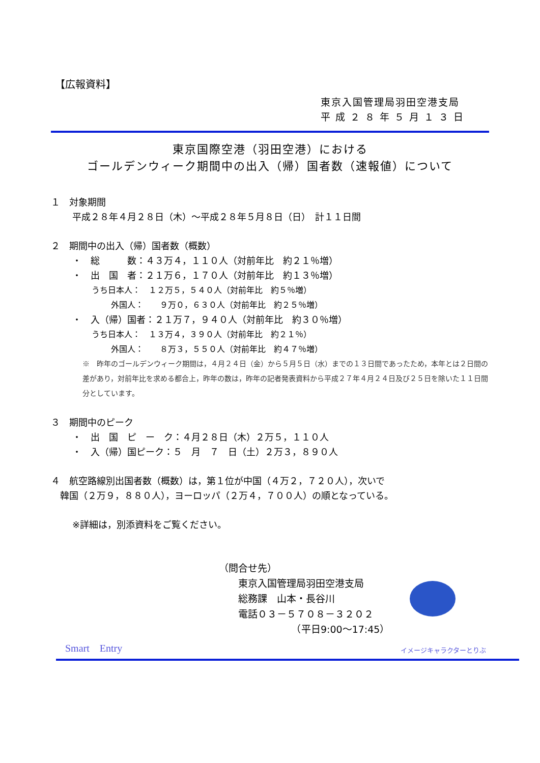【広報資料】
東京入国管理局羽田空港支局
平 成 ２ ８ 年 ５ 月 １ ３ 日
東京国際空港（羽田空港）における
ゴールデンウィーク期間中の出入（帰）国者数（速報値）について
１　対象期間
平成２８年４月２８日（木）～平成２８年５月８日（日）　計１１日間
２　期間中の出入（帰）国者数（概数）
・　総　　　数：４３万４，１１０人（対前年比　約２１％増）
・　出　国　者：２１万６，１７０人（対前年比　約１３％増）
うち日本人：　１２万５，５４０人（対前年比　約５％増）
外国人：　　９万０，６３０人（対前年比　約２５％増）
・　入（帰）国者：２１万７，９４０人（対前年比　約３０％増）
うち日本人：　１３万４，３９０人（対前年比　約２１％）
外国人：　　８万３，５５０人（対前年比　約４７％増）
※　昨年のゴールデンウィーク期間は，４月２４日（金）から５月５日（水）までの１３日間であったため，本年とは２日間の差があり，対前年比を求める都合上，昨年の数は，昨年の記者発表資料から平成２７年４月２４日及び２５日を除いた１１日間分としています。
３　期間中のピーク
・　出　国　ピ　ー　ク：４月２８日（木）２万５，１１０人
・　入（帰）国ピーク：５　月　７　日（土）２万３，８９０人
４　航空路線別出国者数（概数）は，第１位が中国（４万２，７２０人），次いで
　韓国（２万９，８８０人），ヨーロッパ（２万４，７００人）の順となっている。
※詳細は，別添資料をご覧ください。
（問合せ先）
　　東京入国管理局羽田空港支局
　　総務課　山本・長谷川
　　電話０３－５７０８－３２０２
　　　　　　　　（平日9:00～17:45）
Smart　Entry イメージキャラクターとりぶ